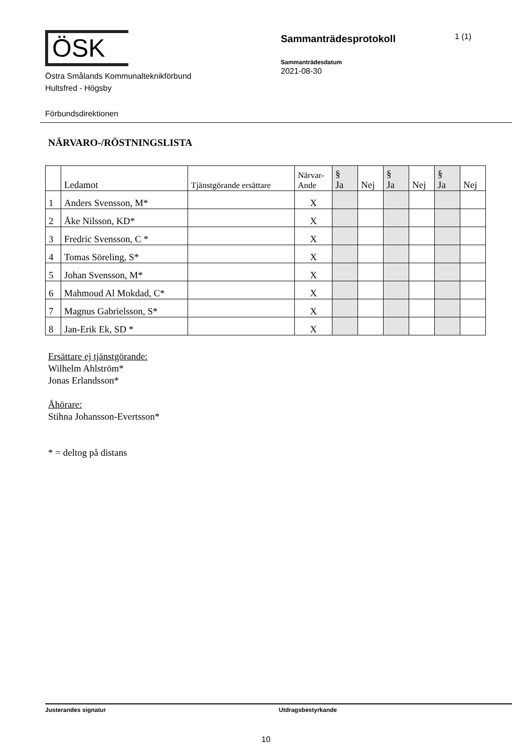ÖSK
Östra Smålands Kommunalteknikförbund
Hultsfred - Högsby
Sammanträdesprotokoll
1 (1)
Sammanträdesdatum
2021-08-30
Förbundsdirektionen
NÄRVARO-/RÖSTNINGSLISTA
| | Ledamot | Tjänstgörande ersättare | Närvar- Ande | § Ja | Nej | § Ja | Nej | § Ja | Nej |
| --- | --- | --- | --- | --- | --- | --- | --- | --- | --- |
| 1 | Anders Svensson, M* | | X | | | | | | |
| 2 | Åke Nilsson, KD* | | X | | | | | | |
| 3 | Fredric Svensson, C * | | X | | | | | | |
| 4 | Tomas Söreling, S* | | X | | | | | | |
| 5 | Johan Svensson, M* | | X | | | | | | |
| 6 | Mahmoud Al Mokdad, C* | | X | | | | | | |
| 7 | Magnus Gabrielsson, S* | | X | | | | | | |
| 8 | Jan-Erik Ek, SD * | | X | | | | | | |
Ersättare ej tjänstgörande:
Wilhelm Ahlström*
Jonas Erlandsson*
Åhörare:
Stihna Johansson-Evertsson*
* = deltog på distans
Justerandes signatur Utdragsbestyrkande
10